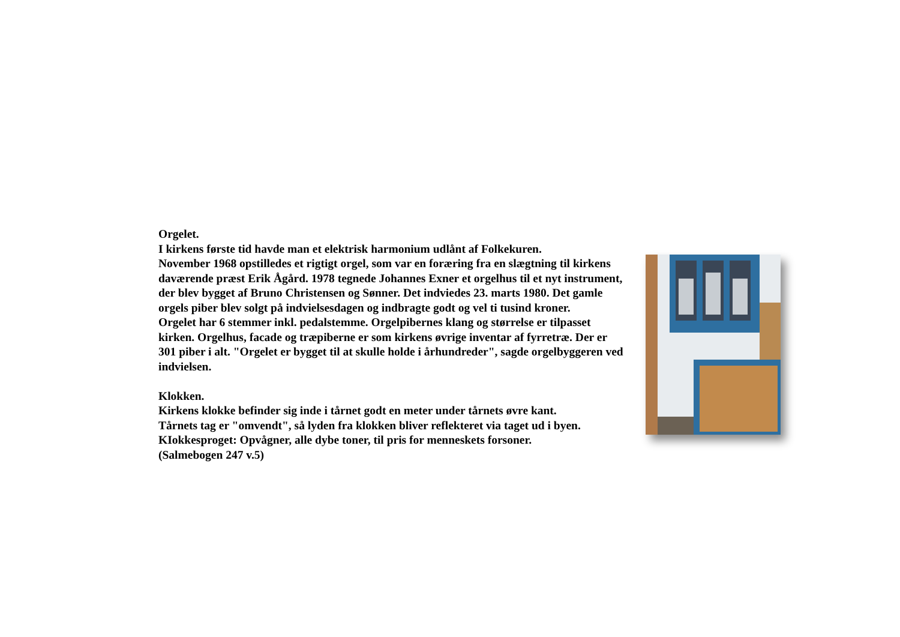Orgelet.
I kirkens første tid havde man et elektrisk harmonium udlånt af Folkekuren.
November 1968 opstilledes et rigtigt orgel, som var en foræring fra en slægtning til kirkens daværende præst Erik Ågård. 1978 tegnede Johannes Exner et orgelhus til et nyt instrument, der blev bygget af Bruno Christensen og Sønner. Det indviedes 23. marts 1980. Det gamle orgels piber blev solgt på indvielsesdagen og indbragte godt og vel ti tusind kroner.
Orgelet har 6 stemmer inkl. pedalstemme. Orgelpibernes klang og størrelse er tilpasset kirken. Orgelhus, facade og træpiberne er som kirkens øvrige inventar af fyrretræ. Der er 301 piber i alt. "Orgelet er bygget til at skulle holde i århundreder", sagde orgelbyggeren ved indvielsen.
Klokken.
Kirkens klokke befinder sig inde i tårnet godt en meter under tårnets øvre kant.
Tårnets tag er "omvendt", så lyden fra klokken bliver reflekteret via taget ud i byen.
KIokkesproget: Opvågner, alle dybe toner, til pris for menneskets forsoner.
(Salmebogen 247 v.5)